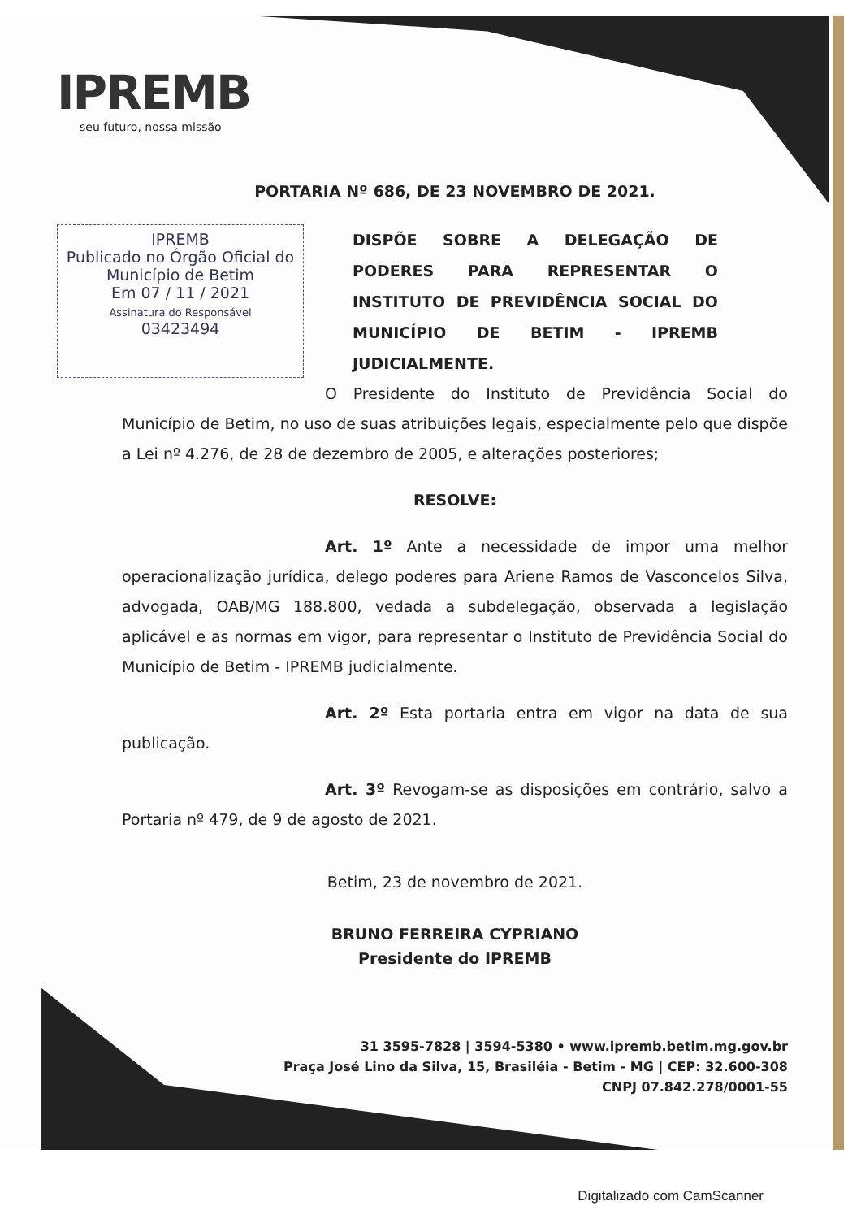IPREMB
seu futuro, nossa missão
PORTARIA Nº 686, DE 23 NOVEMBRO DE 2021.
IPREMB
Publicado no Órgão Oficial do Município de Betim
Em 07 / 11 / 2021
Assinatura do Responsável
03423494
DISPÕE SOBRE A DELEGAÇÃO DE PODERES PARA REPRESENTAR O INSTITUTO DE PREVIDÊNCIA SOCIAL DO MUNICÍPIO DE BETIM - IPREMB JUDICIALMENTE.
O Presidente do Instituto de Previdência Social do Município de Betim, no uso de suas atribuições legais, especialmente pelo que dispõe a Lei nº 4.276, de 28 de dezembro de 2005, e alterações posteriores;
RESOLVE:
Art. 1º Ante a necessidade de impor uma melhor operacionalização jurídica, delego poderes para Ariene Ramos de Vasconcelos Silva, advogada, OAB/MG 188.800, vedada a subdelegação, observada a legislação aplicável e as normas em vigor, para representar o Instituto de Previdência Social do Município de Betim - IPREMB judicialmente.
Art. 2º Esta portaria entra em vigor na data de sua publicação.
Art. 3º Revogam-se as disposições em contrário, salvo a Portaria nº 479, de 9 de agosto de 2021.
Betim, 23 de novembro de 2021.
BRUNO FERREIRA CYPRIANO
Presidente do IPREMB
31 3595-7828 | 3594-5380 • www.ipremb.betim.mg.gov.br
Praça José Lino da Silva, 15, Brasiléia - Betim - MG | CEP: 32.600-308
CNPJ 07.842.278/0001-55
Digitalizado com CamScanner